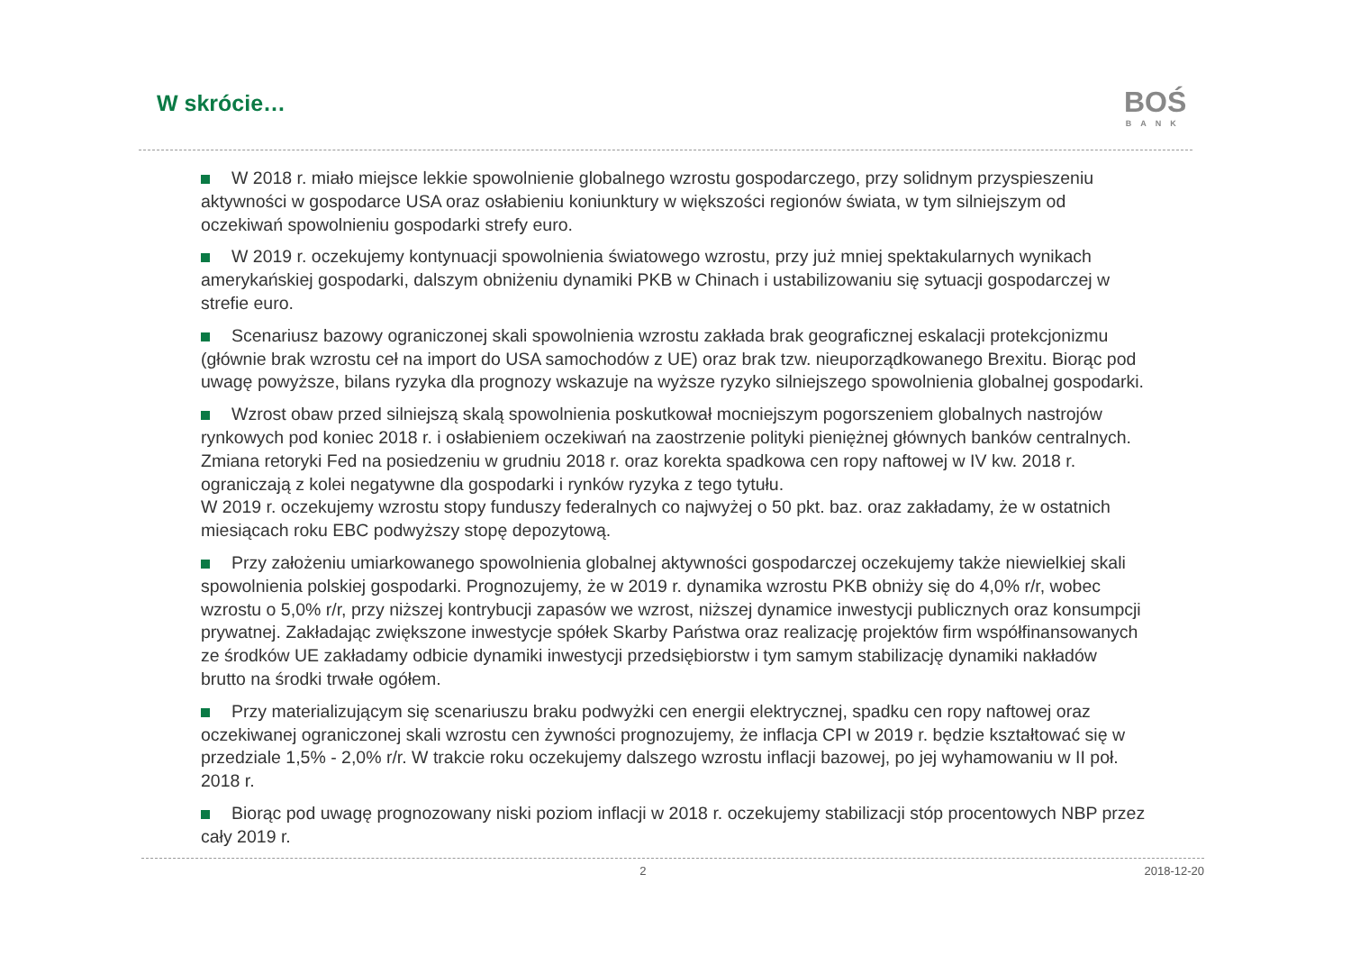W skrócie…
BOŚ
BANK
W 2018 r. miało miejsce lekkie spowolnienie globalnego wzrostu gospodarczego, przy solidnym przyspieszeniu aktywności w gospodarce USA oraz osłabieniu koniunktury w większości regionów świata, w tym silniejszym od oczekiwań spowolnieniu gospodarki strefy euro.
W 2019 r. oczekujemy kontynuacji spowolnienia światowego wzrostu, przy już mniej spektakularnych wynikach amerykańskiej gospodarki, dalszym obniżeniu dynamiki PKB w Chinach i ustabilizowaniu się sytuacji gospodarczej w strefie euro.
Scenariusz bazowy ograniczonej skali spowolnienia wzrostu zakłada brak geograficznej eskalacji protekcjonizmu (głównie brak wzrostu ceł na import do USA samochodów z UE) oraz brak tzw. nieuporządkowanego Brexitu. Biorąc pod uwagę powyższe, bilans ryzyka dla prognozy wskazuje na wyższe ryzyko silniejszego spowolnienia globalnej gospodarki.
Wzrost obaw przed silniejszą skalą spowolnienia poskutkował mocniejszym pogorszeniem globalnych nastrojów rynkowych pod koniec 2018 r. i osłabieniem oczekiwań na zaostrzenie polityki pieniężnej głównych banków centralnych. Zmiana retoryki Fed na posiedzeniu w grudniu 2018 r. oraz korekta spadkowa cen ropy naftowej w IV kw. 2018 r. ograniczają z kolei negatywne dla gospodarki i rynków ryzyka z tego tytułu.
W 2019 r. oczekujemy wzrostu stopy funduszy federalnych co najwyżej o 50 pkt. baz. oraz zakładamy, że w ostatnich miesiącach roku EBC podwyższy stopę depozytową.
Przy założeniu umiarkowanego spowolnienia globalnej aktywności gospodarczej oczekujemy także niewielkiej skali spowolnienia polskiej gospodarki. Prognozujemy, że w 2019 r. dynamika wzrostu PKB obniży się do 4,0% r/r, wobec wzrostu o 5,0% r/r, przy niższej kontrybucji zapasów we wzrost, niższej dynamice inwestycji publicznych oraz konsumpcji prywatnej. Zakładając zwiększone inwestycje spółek Skarby Państwa oraz realizację projektów firm współfinansowanych ze środków UE zakładamy odbicie dynamiki inwestycji przedsiębiorstw i tym samym stabilizację dynamiki nakładów brutto na środki trwałe ogółem.
Przy materializującym się scenariuszu braku podwyżki cen energii elektrycznej, spadku cen ropy naftowej oraz oczekiwanej ograniczonej skali wzrostu cen żywności prognozujemy, że inflacja CPI w 2019 r. będzie kształtować się w przedziale 1,5% - 2,0% r/r. W trakcie roku oczekujemy dalszego wzrostu inflacji bazowej, po jej wyhamowaniu w II poł. 2018 r.
Biorąc pod uwagę prognozowany niski poziom inflacji w 2018 r. oczekujemy stabilizacji stóp procentowych NBP przez cały 2019 r.
2 2018-12-20